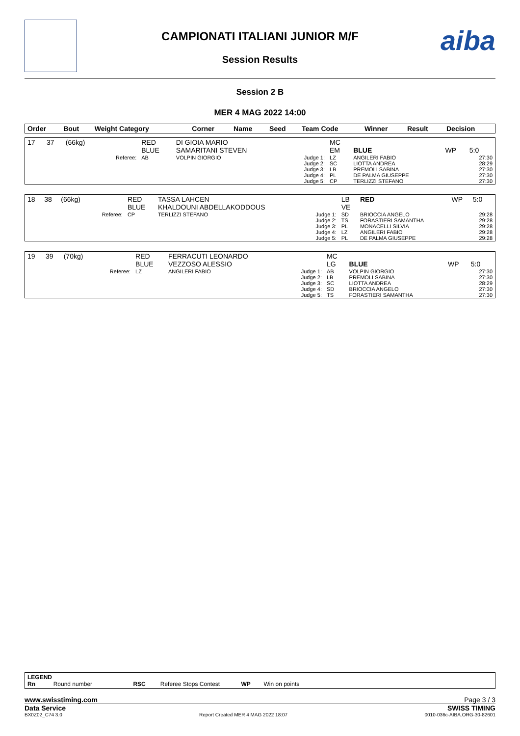aiba
CAMPIONATI ITALIANI JUNIOR M/F
Session Results
Session 2 B
MER 4 MAG 2022 14:00
| Order | Bout | Weight Category | | Corner | Name | Seed | Team Code | Winner | Result | Decision |
| --- | --- | --- | --- | --- | --- | --- | --- | --- | --- | --- |
| 17 | 37 | (66kg) | | RED BLUE | DI GIOIA MARIO SAMARITANI STEVEN | | MC EM | BLUE | WP | 5:0 |
| | | | Referee: | AB | VOLPIN GIORGIO | Judge 1: Judge 2: Judge 3: Judge 4: Judge 5: | LZ SC LB PL CP | ANGILERI FABIO LIOTTA ANDREA PREMOLI SABINA DE PALMA GIUSEPPE TERLIZZI STEFANO | | 27:30 28:29 27:30 27:30 27:30 |
| 18 | 38 | (66kg) | | RED BLUE | TASSA LAHCEN KHALDOUNI ABDELLAKODDOUS | | LB VE | RED | WP | 5:0 |
| | | | Referee: | CP | TERLIZZI STEFANO | Judge 1: Judge 2: Judge 3: Judge 4: Judge 5: | SD TS PL LZ PL | BRIOCCIA ANGELO FORASTIERI SAMANTHA MONACELLI SILVIA ANGILERI FABIO DE PALMA GIUSEPPE | | 29:28 29:28 29:28 29:28 29:28 |
| 19 | 39 | (70kg) | | RED BLUE | FERRACUTI LEONARDO VEZZOSO ALESSIO | | MC LG | BLUE | WP | 5:0 |
| | | | Referee: | LZ | ANGILERI FABIO | Judge 1: Judge 2: Judge 3: Judge 4: Judge 5: | AB LB SC SD TS | VOLPIN GIORGIO PREMOLI SABINA LIOTTA ANDREA BRIOCCIA ANGELO FORASTIERI SAMANTHA | | 27:30 27:30 28:29 27:30 27:30 |
LEGEND
Rn Round number RSC Referee Stops Contest WP Win on points
www.swisstiming.com Page 3 / 3
Data Service SWISS TIMING
BX0Z02_C74 3.0 Report Created MER 4 MAG 2022 18:07 0010-036c-AIBA.ORG-30-82601